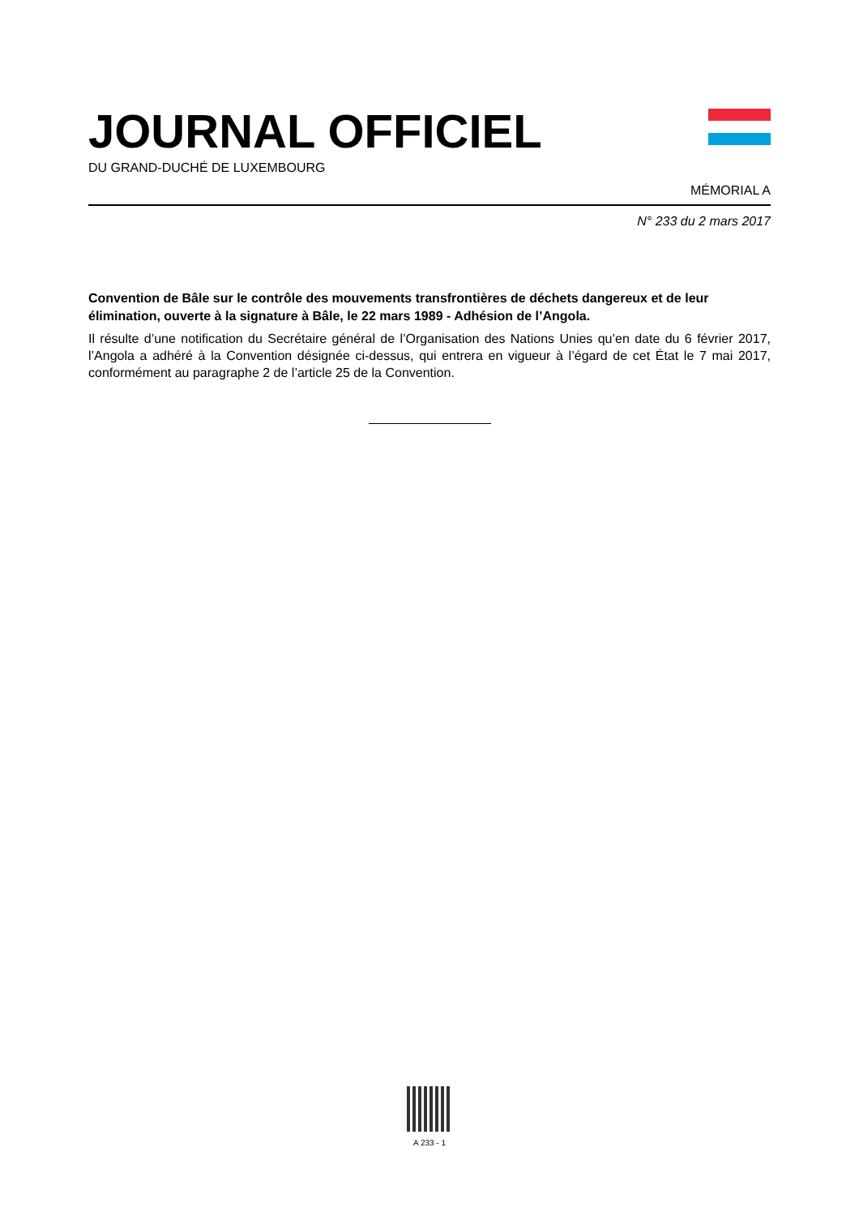JOURNAL OFFICIEL
DU GRAND-DUCHÉ DE LUXEMBOURG
MÉMORIAL A
N° 233 du 2 mars 2017
Convention de Bâle sur le contrôle des mouvements transfrontières de déchets dangereux et de leur élimination, ouverte à la signature à Bâle, le 22 mars 1989 - Adhésion de l’Angola.
Il résulte d’une notification du Secrétaire général de l’Organisation des Nations Unies qu’en date du 6 février 2017, l’Angola a adhéré à la Convention désignée ci-dessus, qui entrera en vigueur à l’égard de cet État le 7 mai 2017, conformément au paragraphe 2 de l’article 25 de la Convention.
A 233 - 1